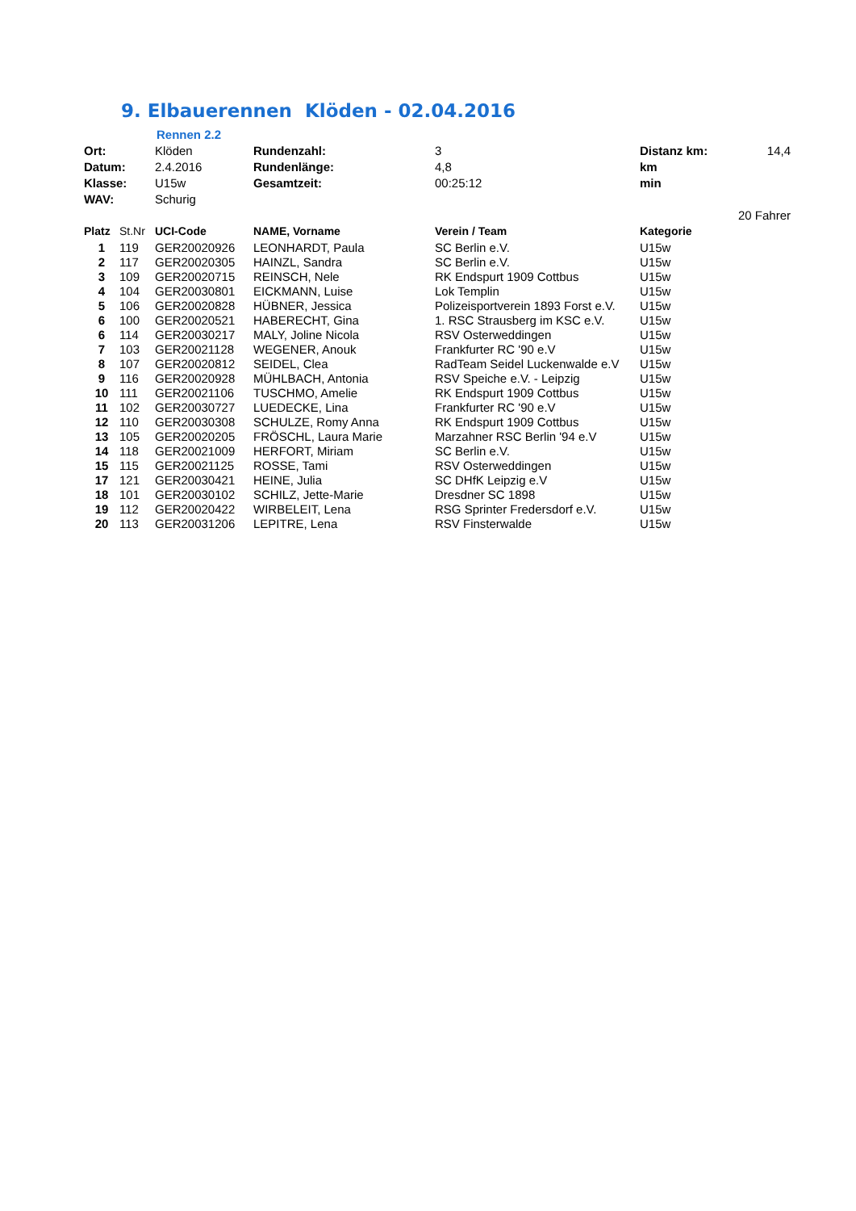9. Elbauerennen Klöden - 02.04.2016
Rennen 2.2
| Ort: | | Klöden | Rundenzahl: | 3 | Distanz km: | 14,4 |
| Datum: | | 2.4.2016 | Rundenlänge: | 4,8 | km | |
| Klasse: | | U15w | Gesamtzeit: | 00:25:12 | min | |
| WAV: | | Schurig | | | | |
| | | | | | | 20 Fahrer |
| Platz | St.Nr | UCI-Code | NAME, Vorname | Verein / Team | Kategorie | |
| 1 | 119 | GER20020926 | LEONHARDT, Paula | SC Berlin e.V. | U15w | |
| 2 | 117 | GER20020305 | HAINZL, Sandra | SC Berlin e.V. | U15w | |
| 3 | 109 | GER20020715 | REINSCH, Nele | RK Endspurt 1909 Cottbus | U15w | |
| 4 | 104 | GER20030801 | EICKMANN, Luise | Lok Templin | U15w | |
| 5 | 106 | GER20020828 | HÜBNER, Jessica | Polizeisportverein 1893 Forst e.V. | U15w | |
| 6 | 100 | GER20020521 | HABERECHT, Gina | 1. RSC Strausberg im KSC e.V. | U15w | |
| 6 | 114 | GER20030217 | MALY, Joline Nicola | RSV Osterweddingen | U15w | |
| 7 | 103 | GER20021128 | WEGENER, Anouk | Frankfurter RC '90 e.V | U15w | |
| 8 | 107 | GER20020812 | SEIDEL, Clea | RadTeam Seidel Luckenwalde e.V | U15w | |
| 9 | 116 | GER20020928 | MÜHLBACH, Antonia | RSV Speiche e.V. - Leipzig | U15w | |
| 10 | 111 | GER20021106 | TUSCHMO, Amelie | RK Endspurt 1909 Cottbus | U15w | |
| 11 | 102 | GER20030727 | LUEDECKE, Lina | Frankfurter RC '90 e.V | U15w | |
| 12 | 110 | GER20030308 | SCHULZE, Romy Anna | RK Endspurt 1909 Cottbus | U15w | |
| 13 | 105 | GER20020205 | FRÖSCHL, Laura Marie | Marzahner RSC Berlin '94 e.V | U15w | |
| 14 | 118 | GER20021009 | HERFORT, Miriam | SC Berlin e.V. | U15w | |
| 15 | 115 | GER20021125 | ROSSE, Tami | RSV Osterweddingen | U15w | |
| 17 | 121 | GER20030421 | HEINE, Julia | SC DHfK Leipzig e.V | U15w | |
| 18 | 101 | GER20030102 | SCHILZ, Jette-Marie | Dresdner SC 1898 | U15w | |
| 19 | 112 | GER20020422 | WIRBELEIT, Lena | RSG Sprinter Fredersdorf e.V. | U15w | |
| 20 | 113 | GER20031206 | LEPITRE, Lena | RSV Finsterwalde | U15w | |